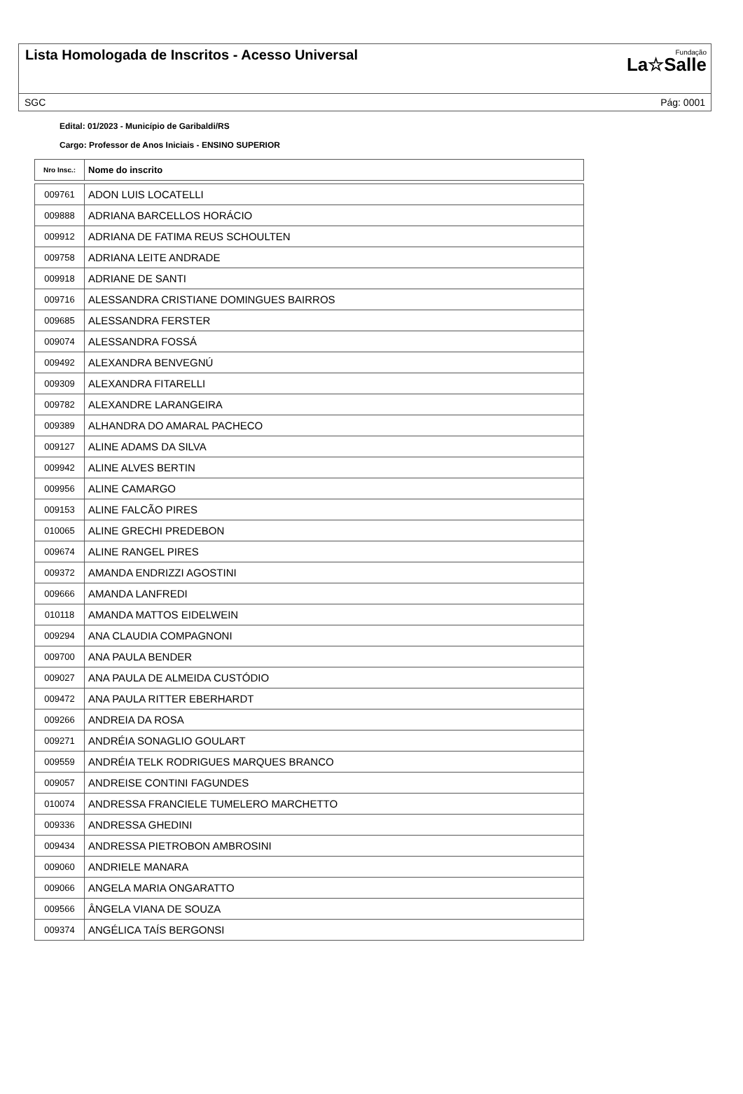Lista Homologada de Inscritos - Acesso Universal
Fundação
La☆Salle
SGC Pág: 0001
Edital: 01/2023 - Município de Garibaldi/RS
Cargo: Professor de Anos Iniciais - ENSINO SUPERIOR
| Nro Insc.: | Nome do inscrito |
| --- | --- |
| 009761 | ADON LUIS LOCATELLI |
| 009888 | ADRIANA BARCELLOS HORÁCIO |
| 009912 | ADRIANA DE FATIMA REUS SCHOULTEN |
| 009758 | ADRIANA LEITE ANDRADE |
| 009918 | ADRIANE DE SANTI |
| 009716 | ALESSANDRA CRISTIANE DOMINGUES BAIRROS |
| 009685 | ALESSANDRA FERSTER |
| 009074 | ALESSANDRA FOSSÁ |
| 009492 | ALEXANDRA BENVEGNÚ |
| 009309 | ALEXANDRA FITARELLI |
| 009782 | ALEXANDRE LARANGEIRA |
| 009389 | ALHANDRA DO AMARAL PACHECO |
| 009127 | ALINE ADAMS DA SILVA |
| 009942 | ALINE ALVES BERTIN |
| 009956 | ALINE CAMARGO |
| 009153 | ALINE FALCÃO PIRES |
| 010065 | ALINE GRECHI PREDEBON |
| 009674 | ALINE RANGEL PIRES |
| 009372 | AMANDA ENDRIZZI AGOSTINI |
| 009666 | AMANDA LANFREDI |
| 010118 | AMANDA MATTOS EIDELWEIN |
| 009294 | ANA CLAUDIA COMPAGNONI |
| 009700 | ANA PAULA BENDER |
| 009027 | ANA PAULA DE ALMEIDA CUSTÓDIO |
| 009472 | ANA PAULA RITTER EBERHARDT |
| 009266 | ANDREIA DA ROSA |
| 009271 | ANDRÉIA SONAGLIO GOULART |
| 009559 | ANDRÉIA TELK RODRIGUES MARQUES BRANCO |
| 009057 | ANDREISE CONTINI FAGUNDES |
| 010074 | ANDRESSA FRANCIELE TUMELERO MARCHETTO |
| 009336 | ANDRESSA GHEDINI |
| 009434 | ANDRESSA PIETROBON AMBROSINI |
| 009060 | ANDRIELE MANARA |
| 009066 | ANGELA MARIA ONGARATTO |
| 009566 | ÂNGELA VIANA DE SOUZA |
| 009374 | ANGÉLICA TAÍS BERGONSI |